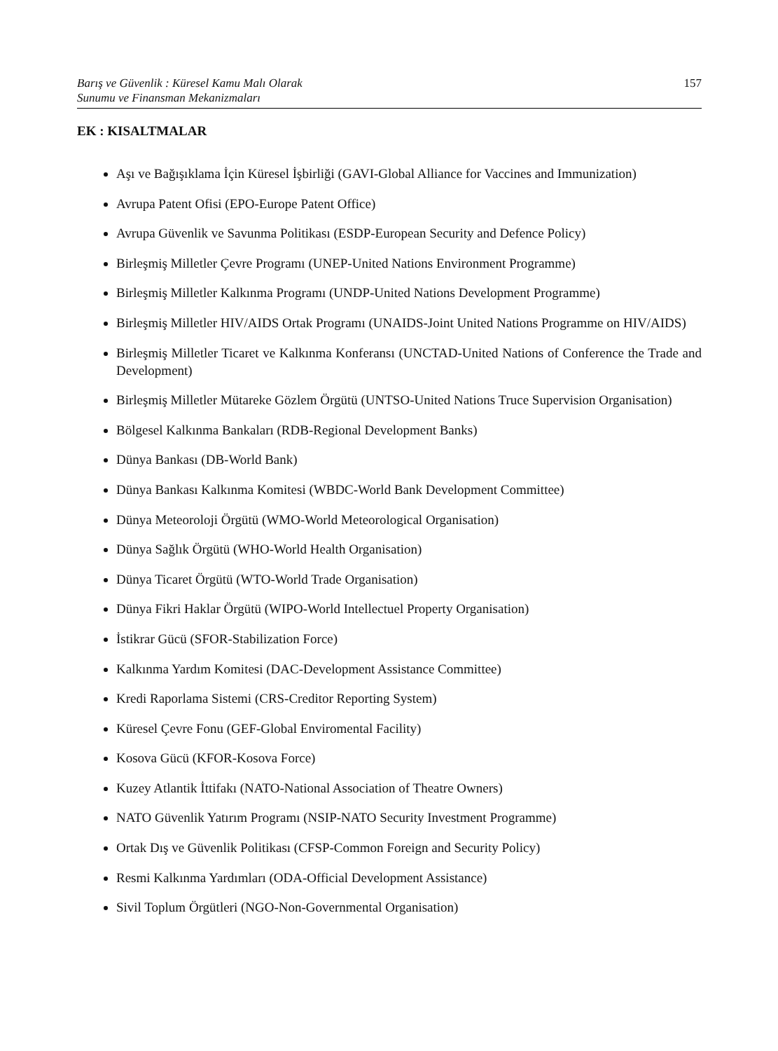Barış ve Güvenlik : Küresel Kamu Malı Olarak
Sunumu ve Finansman Mekanizmaları 157
EK : KISALTMALAR
Aşı ve Bağışıklama İçin Küresel İşbirliği (GAVI-Global Alliance for Vaccines and Immunization)
Avrupa Patent Ofisi (EPO-Europe Patent Office)
Avrupa Güvenlik ve Savunma Politikası (ESDP-European Security and Defence Policy)
Birleşmiş Milletler Çevre Programı (UNEP-United Nations Environment Programme)
Birleşmiş Milletler Kalkınma Programı (UNDP-United Nations Development Programme)
Birleşmiş Milletler HIV/AIDS Ortak Programı (UNAIDS-Joint United Nations Programme on HIV/AIDS)
Birleşmiş Milletler Ticaret ve Kalkınma Konferansı (UNCTAD-United Nations of Conference the Trade and Development)
Birleşmiş Milletler Mütareke Gözlem Örgütü (UNTSO-United Nations Truce Supervision Organisation)
Bölgesel Kalkınma Bankaları (RDB-Regional Development Banks)
Dünya Bankası (DB-World Bank)
Dünya Bankası Kalkınma Komitesi (WBDC-World Bank Development Committee)
Dünya Meteoroloji Örgütü (WMO-World Meteorological Organisation)
Dünya Sağlık Örgütü (WHO-World Health Organisation)
Dünya Ticaret Örgütü (WTO-World Trade Organisation)
Dünya Fikri Haklar Örgütü (WIPO-World Intellectuel Property Organisation)
İstikrar Gücü (SFOR-Stabilization Force)
Kalkınma Yardım Komitesi (DAC-Development Assistance Committee)
Kredi Raporlama Sistemi (CRS-Creditor Reporting System)
Küresel Çevre Fonu (GEF-Global Enviromental Facility)
Kosova Gücü (KFOR-Kosova Force)
Kuzey Atlantik İttifakı (NATO-National Association of Theatre Owners)
NATO Güvenlik Yatırım Programı (NSIP-NATO Security Investment Programme)
Ortak Dış ve Güvenlik Politikası (CFSP-Common Foreign and Security Policy)
Resmi Kalkınma Yardımları (ODA-Official Development Assistance)
Sivil Toplum Örgütleri (NGO-Non-Governmental Organisation)